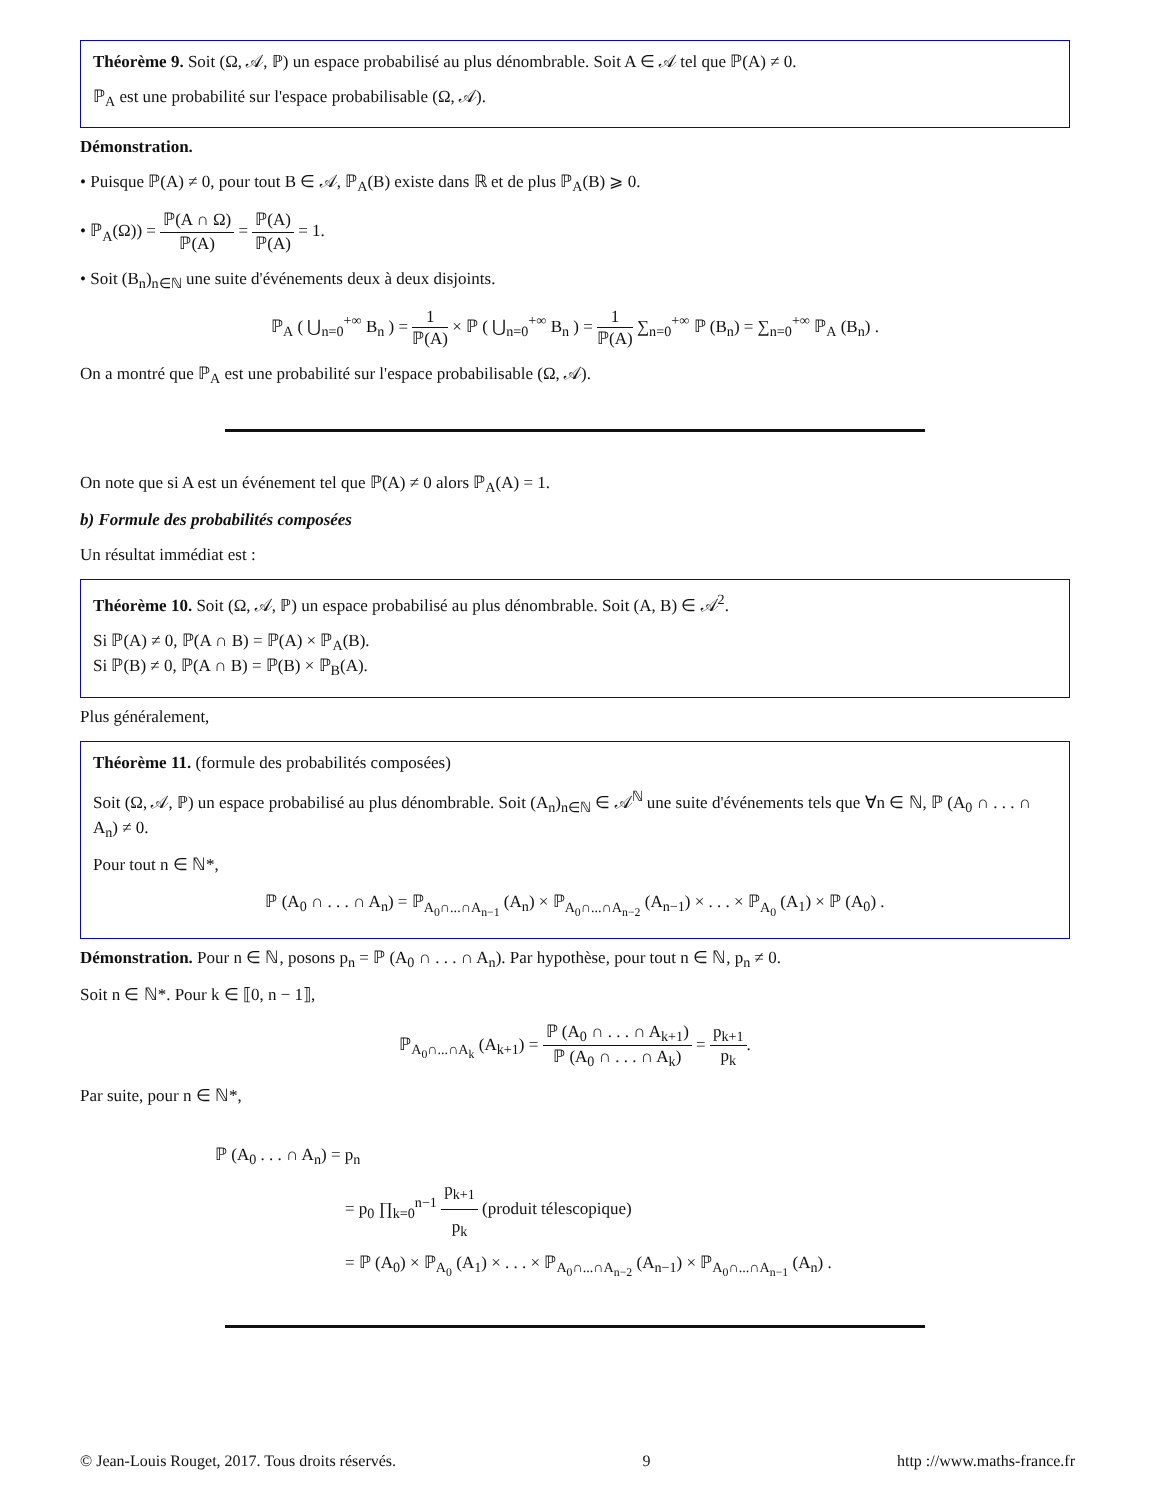Théorème 9. Soit (Ω, 𝒜, ℙ) un espace probabilisé au plus dénombrable. Soit A ∈ 𝒜 tel que ℙ(A) ≠ 0.
ℙ<sub>A</sub> est une probabilité sur l'espace probabilisable (Ω, 𝒜).
Démonstration.
• Puisque ℙ(A) ≠ 0, pour tout B ∈ 𝒜, ℙ<sub>A</sub>(B) existe dans ℝ et de plus ℙ<sub>A</sub>(B) ⩾ 0.
• ℙ<sub>A</sub>(Ω)) = ℙ(A ∩ Ω) ℙ(A) = ℙ(A) ℙ(A) = 1.
• Soit (B<sub>n</sub>)<sub>n∈ℕ</sub> une suite d'événements deux à deux disjoints.
ℙ<sub>A</sub> ( ⋃<sub>n=0</sub><sup>+∞</sup> B<sub>n</sub> ) = 1 ℙ(A) × ℙ ( ⋃<sub>n=0</sub><sup>+∞</sup> B<sub>n</sub> ) = 1 ℙ(A) ∑<sub>n=0</sub><sup>+∞</sup> ℙ (B<sub>n</sub>) = ∑<sub>n=0</sub><sup>+∞</sup> ℙ<sub>A</sub> (B<sub>n</sub>) .
On a montré que ℙ<sub>A</sub> est une probabilité sur l'espace probabilisable (Ω, 𝒜).
On note que si A est un événement tel que ℙ(A) ≠ 0 alors ℙ<sub>A</sub>(A) = 1.
b) Formule des probabilités composées
Un résultat immédiat est :
Théorème 10. Soit (Ω, 𝒜, ℙ) un espace probabilisé au plus dénombrable. Soit (A, B) ∈ 𝒜<sup>2</sup>.
Si ℙ(A) ≠ 0, ℙ(A ∩ B) = ℙ(A) × ℙ<sub>A</sub>(B).
Si ℙ(B) ≠ 0, ℙ(A ∩ B) = ℙ(B) × ℙ<sub>B</sub>(A).
Plus généralement,
Théorème 11. (formule des probabilités composées)
Soit (Ω, 𝒜, ℙ) un espace probabilisé au plus dénombrable. Soit (A<sub>n</sub>)<sub>n∈ℕ</sub> ∈ 𝒜<sup>ℕ</sup> une suite d'événements tels que ∀n ∈ ℕ, ℙ (A<sub>0</sub> ∩ . . . ∩ A<sub>n</sub>) ≠ 0.
Pour tout n ∈ ℕ*,
ℙ (A<sub>0</sub> ∩ . . . ∩ A<sub>n</sub>) = ℙ<sub>A<sub>0</sub>∩...∩A<sub>n−1</sub></sub> (A<sub>n</sub>) × ℙ<sub>A<sub>0</sub>∩...∩A<sub>n−2</sub></sub> (A<sub>n−1</sub>) × . . . × ℙ<sub>A<sub>0</sub></sub> (A<sub>1</sub>) × ℙ (A<sub>0</sub>) .
Démonstration. Pour n ∈ ℕ, posons p<sub>n</sub> = ℙ (A<sub>0</sub> ∩ . . . ∩ A<sub>n</sub>). Par hypothèse, pour tout n ∈ ℕ, p<sub>n</sub> ≠ 0.
Soit n ∈ ℕ*. Pour k ∈ ⟦0, n − 1⟧,
ℙ<sub>A<sub>0</sub>∩...∩A<sub>k</sub></sub> (A<sub>k+1</sub>) = ℙ (A<sub>0</sub> ∩ . . . ∩ A<sub>k+1</sub>) ℙ (A<sub>0</sub> ∩ . . . ∩ A<sub>k</sub>) = p<sub>k+1</sub> p<sub>k</sub>.
Par suite, pour n ∈ ℕ*,
ℙ (A<sub>0</sub> . . . ∩ A<sub>n</sub>) = p<sub>n</sub>
= p<sub>0</sub> ∏<sub>k=0</sub><sup>n−1</sup> p<sub>k+1</sub> p<sub>k</sub> (produit télescopique)
= ℙ (A<sub>0</sub>) × ℙ<sub>A<sub>0</sub></sub> (A<sub>1</sub>) × . . . × ℙ<sub>A<sub>0</sub>∩...∩A<sub>n−2</sub></sub> (A<sub>n−1</sub>) × ℙ<sub>A<sub>0</sub>∩...∩A<sub>n−1</sub></sub> (A<sub>n</sub>) .
© Jean-Louis Rouget, 2017. Tous droits réservés. 9 http ://www.maths-france.fr